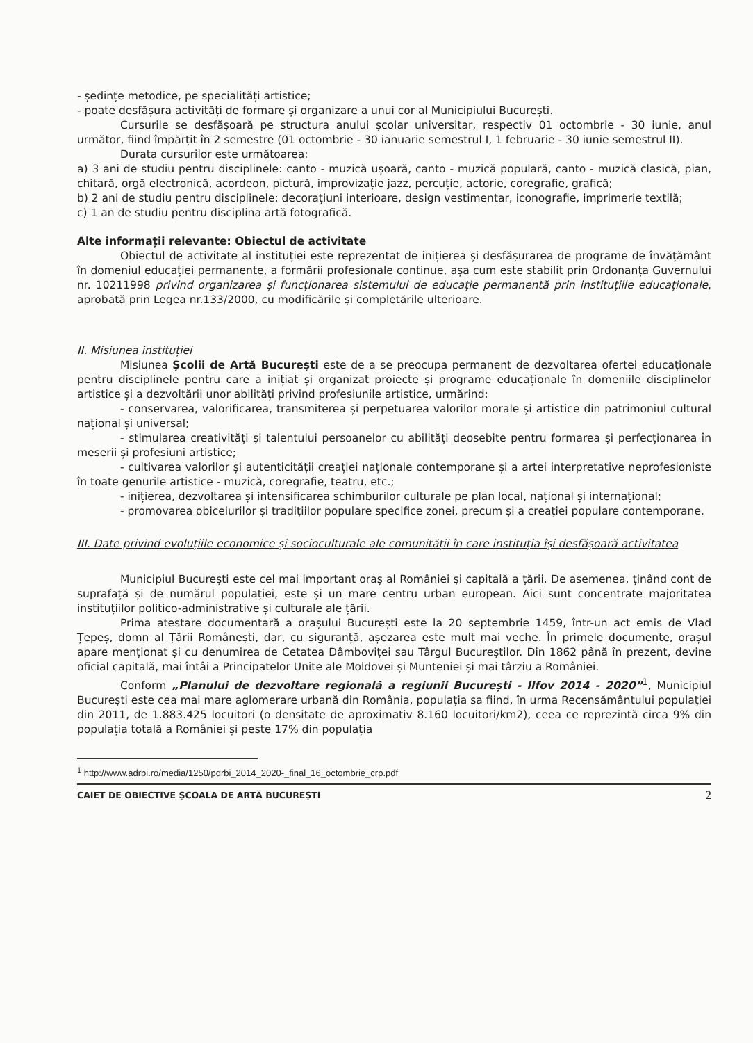- ședințe metodice, pe specialități artistice;
- poate desfășura activități de formare și organizare a unui cor al Municipiului București.
Cursurile se desfășoară pe structura anului școlar universitar, respectiv 01 octombrie - 30 iunie, anul următor, fiind împărțit în 2 semestre (01 octombrie - 30 ianuarie semestrul I, 1 februarie - 30 iunie semestrul II).
Durata cursurilor este următoarea:
a) 3 ani de studiu pentru disciplinele: canto - muzică ușoară, canto - muzică populară, canto - muzică clasică, pian, chitară, orgă electronică, acordeon, pictură, improvizație jazz, percuție, actorie, coregrafie, grafică;
b) 2 ani de studiu pentru disciplinele: decorațiuni interioare, design vestimentar, iconografie, imprimerie textilă;
c) 1 an de studiu pentru disciplina artă fotografică.
Alte informații relevante: Obiectul de activitate
Obiectul de activitate al instituției este reprezentat de inițierea și desfășurarea de programe de învățământ în domeniul educației permanente, a formării profesionale continue, așa cum este stabilit prin Ordonanța Guvernului nr. 10211998 privind organizarea și funcționarea sistemului de educație permanentă prin instituțiile educaționale, aprobată prin Legea nr.133/2000, cu modificările și completările ulterioare.
II. Misiunea instituției
Misiunea Școlii de Artă București este de a se preocupa permanent de dezvoltarea ofertei educaționale pentru disciplinele pentru care a inițiat și organizat proiecte și programe educaționale în domeniile disciplinelor artistice și a dezvoltării unor abilități privind profesiunile artistice, urmărind:
- conservarea, valorificarea, transmiterea și perpetuarea valorilor morale și artistice din patrimoniul cultural național și universal;
- stimularea creativități și talentului persoanelor cu abilități deosebite pentru formarea și perfecționarea în meserii și profesiuni artistice;
- cultivarea valorilor și autenticității creației naționale contemporane și a artei interpretative neprofesioniste în toate genurile artistice - muzică, coregrafie, teatru, etc.;
- inițierea, dezvoltarea și intensificarea schimburilor culturale pe plan local, național și internațional;
- promovarea obiceiurilor și tradițiilor populare specifice zonei, precum și a creației populare contemporane.
III. Date privind evoluțiile economice și socioculturale ale comunității în care instituția își desfășoară activitatea
Municipiul București este cel mai important oraș al României și capitală a țării. De asemenea, ținând cont de suprafață și de numărul populației, este și un mare centru urban european. Aici sunt concentrate majoritatea instituțiilor politico-administrative și culturale ale țării.
Prima atestare documentară a orașului București este la 20 septembrie 1459, într-un act emis de Vlad Țepeș, domn al Țării Românești, dar, cu siguranță, așezarea este mult mai veche. În primele documente, orașul apare menționat și cu denumirea de Cetatea Dâmboviței sau Târgul Bucureștilor. Din 1862 până în prezent, devine oficial capitală, mai întâi a Principatelor Unite ale Moldovei și Munteniei și mai târziu a României.
Conform „Planului de dezvoltare regională a regiunii București - Ilfov 2014 - 2020”<sup>1</sup>, Municipiul București este cea mai mare aglomerare urbană din România, populația sa fiind, în urma Recensământului populației din 2011, de 1.883.425 locuitori (o densitate de aproximativ 8.160 locuitori/km2), ceea ce reprezintă circa 9% din populația totală a României și peste 17% din populația
<sup>1</sup> http://www.adrbi.ro/media/1250/pdrbi_2014_2020-_final_16_octombrie_crp.pdf
CAIET DE OBIECTIVE ȘCOALA DE ARTĂ BUCUREȘTI 2